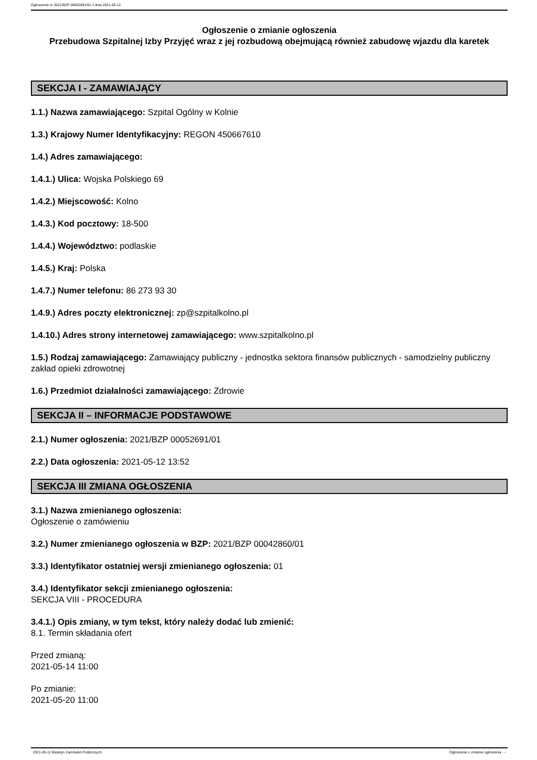Ogłoszenie nr 2021/BZP 00052691/01 z dnia 2021-05-12
Ogłoszenie o zmianie ogłoszenia
Przebudowa Szpitalnej Izby Przyjęć wraz z jej rozbudową obejmującą również zabudowę wjazdu dla karetek
SEKCJA I - ZAMAWIAJĄCY
1.1.) Nazwa zamawiającego: Szpital Ogólny w Kolnie
1.3.) Krajowy Numer Identyfikacyjny: REGON 450667610
1.4.) Adres zamawiającego:
1.4.1.) Ulica: Wojska Polskiego 69
1.4.2.) Miejscowość: Kolno
1.4.3.) Kod pocztowy: 18-500
1.4.4.) Województwo: podlaskie
1.4.5.) Kraj: Polska
1.4.7.) Numer telefonu: 86 273 93 30
1.4.9.) Adres poczty elektronicznej: zp@szpitalkolno.pl
1.4.10.) Adres strony internetowej zamawiającego: www.szpitalkolno.pl
1.5.) Rodzaj zamawiającego: Zamawiający publiczny - jednostka sektora finansów publicznych - samodzielny publiczny zakład opieki zdrowotnej
1.6.) Przedmiot działalności zamawiającego: Zdrowie
SEKCJA II – INFORMACJE PODSTAWOWE
2.1.) Numer ogłoszenia: 2021/BZP 00052691/01
2.2.) Data ogłoszenia: 2021-05-12 13:52
SEKCJA III ZMIANA OGŁOSZENIA
3.1.) Nazwa zmienianego ogłoszenia:
Ogłoszenie o zamówieniu
3.2.) Numer zmienianego ogłoszenia w BZP: 2021/BZP 00042860/01
3.3.) Identyfikator ostatniej wersji zmienianego ogłoszenia: 01
3.4.) Identyfikator sekcji zmienianego ogłoszenia:
SEKCJA VIII - PROCEDURA
3.4.1.) Opis zmiany, w tym tekst, który należy dodać lub zmienić:
8.1. Termin składania ofert
Przed zmianą:
2021-05-14 11:00
Po zmianie:
2021-05-20 11:00
2021-05-12 Biuletyn Zamówień Publicznych Ogłoszenie o zmianie ogłoszenia - -